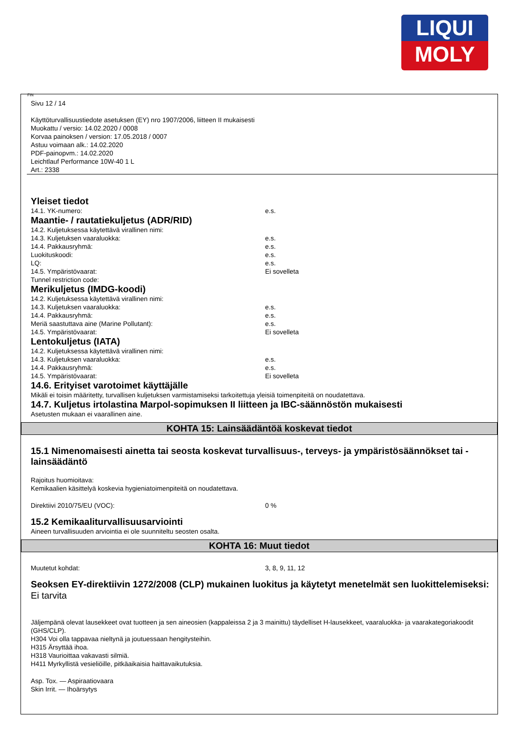LIQUI
MOLY
FIN
Sivu 12 / 14
Käyttöturvallisuustiedote asetuksen (EY) nro 1907/2006, liitteen II mukaisesti
Muokattu / versio: 14.02.2020 / 0008
Korvaa painoksen / version: 17.05.2018 / 0007
Astuu voimaan alk.: 14.02.2020
PDF-painopvm.: 14.02.2020
Leichtlauf Performance 10W-40 1 L
Art.: 2338
Yleiset tiedot
14.1. YK-numero: e.s.
Maantie- / rautatiekuljetus (ADR/RID)
14.2. Kuljetuksessa käytettävä virallinen nimi:
14.3. Kuljetuksen vaaraluokka: e.s.
14.4. Pakkausryhmä: e.s.
Luokituskoodi: e.s.
LQ: e.s.
14.5. Ympäristövaarat: Ei sovelleta
Tunnel restriction code:
Merikuljetus (IMDG-koodi)
14.2. Kuljetuksessa käytettävä virallinen nimi:
14.3. Kuljetuksen vaaraluokka: e.s.
14.4. Pakkausryhmä: e.s.
Meriä saastuttava aine (Marine Pollutant): e.s.
14.5. Ympäristövaarat: Ei sovelleta
Lentokuljetus (IATA)
14.2. Kuljetuksessa käytettävä virallinen nimi:
14.3. Kuljetuksen vaaraluokka: e.s.
14.4. Pakkausryhmä: e.s.
14.5. Ympäristövaarat: Ei sovelleta
14.6. Erityiset varotoimet käyttäjälle
Mikäli ei toisin määritetty, turvallisen kuljetuksen varmistamiseksi tarkoitettuja yleisiä toimenpiteitä on noudatettava.
14.7. Kuljetus irtolastina Marpol-sopimuksen II liitteen ja IBC-säännöstön mukaisesti
Asetusten mukaan ei vaarallinen aine.
KOHTA 15: Lainsäädäntöä koskevat tiedot
15.1 Nimenomaisesti ainetta tai seosta koskevat turvallisuus-, terveys- ja ympäristösäännökset tai -lainsäädäntö
Rajoitus huomioitava:
Kemikaalien käsittelyä koskevia hygieniatoimenpiteitä on noudatettava.
Direktiivi 2010/75/EU (VOC): 0 %
15.2 Kemikaaliturvallisuusarviointi
Aineen turvallisuuden arviointia ei ole suunniteltu seosten osalta.
KOHTA 16: Muut tiedot
Muutetut kohdat: 3, 8, 9, 11, 12
Seoksen EY-direktiivin 1272/2008 (CLP) mukainen luokitus ja käytetyt menetelmät sen luokittelemiseksi:
Ei tarvita
Jäljempänä olevat lausekkeet ovat tuotteen ja sen aineosien (kappaleissa 2 ja 3 mainittu) täydelliset H-lausekkeet, vaaraluokka- ja vaarakategoriakoodit (GHS/CLP).
H304 Voi olla tappavaa nieltynä ja joutuessaan hengitysteihin.
H315 Ärsyttää ihoa.
H318 Vaurioittaa vakavasti silmiä.
H411 Myrkyllistä vesieliöille, pitkäaikaisia haittavaikutuksia.
Asp. Tox. — Aspiraatiovaara
Skin Irrit. — Ihoärsytys